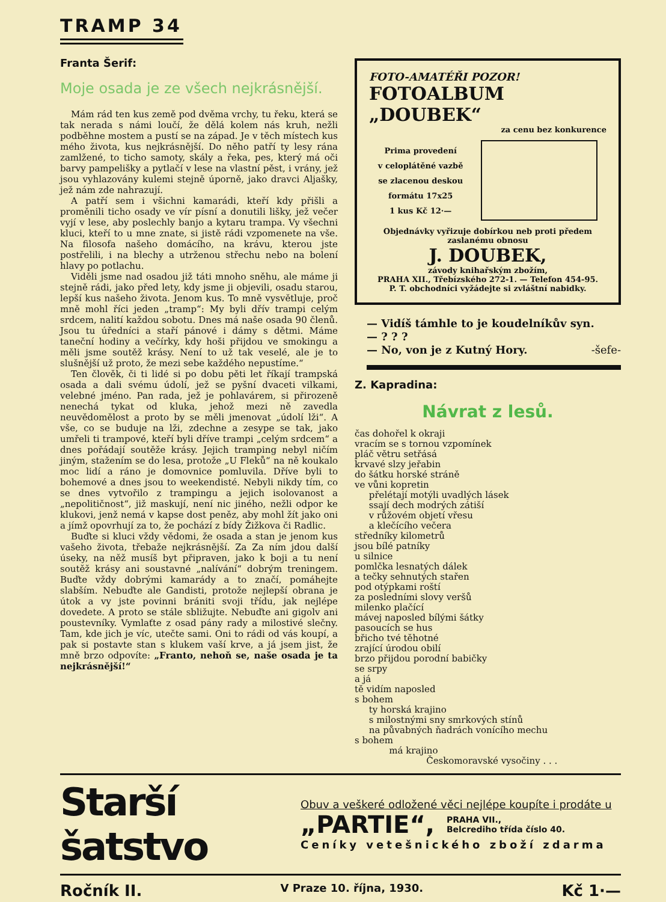TRAMP 34
Franta Šerif:
Moje osada je ze všech nejkrásnější.
Mám rád ten kus země pod dvěma vrchy, tu řeku, která se tak nerada s námi loučí, že dělá kolem nás kruh, nežli podběhne mostem a pustí se na západ. Je v těch místech kus mého života, kus nejkrásnější. Do něho patří ty lesy rána zamlžené, to ticho samoty, skály a řeka, pes, který má oči barvy pampelišky a pytlačí v lese na vlastní pěst, i vrány, jež jsou vyhlazovány kulemi stejně úporně, jako dravci Aljašky, jež nám zde nahrazují.
A patří sem i všichni kamarádi, kteří kdy přišli a proměnili ticho osady ve vír písní a donutili lišky, jež večer vyjí v lese, aby poslechly banjo a kytaru trampa. Vy všechni kluci, kteří to u mne znate, si jistě rádi vzpomenete na vše. Na filosofa našeho domácího, na krávu, kterou jste postřelili, i na blechy a utrženou střechu nebo na bolení hlavy po potlachu.
Viděli jsme nad osadou již táti mnoho sněhu, ale máme ji stejně rádi, jako před lety, kdy jsme ji objevili, osadu starou, lepší kus našeho života. Jenom kus. To mně vysvětluje, proč mně mohl říci jeden „tramp“: My byli dřív trampi celým srdcem, nalití každou sobotu. Dnes má naše osada 90 členů. Jsou tu úředníci a staří pánové i dámy s dětmi. Máme taneční hodiny a večírky, kdy hoši přijdou ve smokingu a měli jsme soutěž krásy. Není to už tak veselé, ale je to slušnější už proto, že mezi sebe každého nepustíme.“
Ten člověk, či ti lidé si po dobu pěti let říkají trampská osada a dali svému údolí, jež se pyšní dvaceti vilkami, velebné jméno. Pan rada, jež je pohlavárem, si přirozeně nenechá tykat od kluka, jehož mezi ně zavedla neuvědomělost a proto by se měli jmenovat „údolí lži“. A vše, co se buduje na lži, zdechne a zesype se tak, jako umřeli ti trampové, kteří byli dříve trampi „celým srdcem“ a dnes pořádají soutěže krásy. Jejich tramping nebyl ničím jiným, stažením se do lesa, protože „U Fleků“ na ně koukalo moc lidí a ráno je domovnice pomluvila. Dříve byli to bohemové a dnes jsou to weekendisté. Nebyli nikdy tím, co se dnes vytvořilo z trampingu a jejich isolovanost a „nepolitičnost“, již maskují, není nic jiného, nežli odpor ke klukovi, jenž nemá v kapse dost peněz, aby mohl žít jako oni a jímž opovrhují za to, že pochází z bídy Žižkova či Radlic.
Buďte si kluci vždy vědomi, že osada a stan je jenom kus vašeho života, třebaže nejkrásnější. Za Za ním jdou další úseky, na něž musíš byt připraven, jako k boji a tu není soutěž krásy ani soustavné „nalívání“ dobrým treningem. Buďte vždy dobrými kamarády a to značí, pomáhejte slabším. Nebuďte ale Gandisti, protože nejlepší obrana je útok a vy jste povinni brániti svoji třídu, jak nejlépe dovedete. A proto se stále sbližujte. Nebuďte ani gigolv ani poustevníky. Vymlaťte z osad pány rady a milostivé slečny. Tam, kde jich je víc, utečte sami. Oni to rádi od vás koupí, a pak si postavte stan s klukem vaší krve, a já jsem jist, že mně brzo odpovíte: „Franto, nehoň se, naše osada je ta nejkrásnější!“
FOTO-AMATÉŘI POZOR!
FOTOALBUM „DOUBEK“
za cenu bez konkurence
Prima provedení
v celoplátěné vazbě
se zlacenou deskou
formátu 17x25
1 kus Kč 12·—
Objednávky vyřizuje dobírkou neb proti předem zaslanému obnosu
J. DOUBEK,
závody knihařským zbožím,
PRAHA XII., Třebízského 272-1. — Telefon 454-95.
P. T. obchodníci vyžádejte si zvláštní nabidky.
— Vidíš támhle to je koudelníkův syn.
— ? ? ?
— No, von je z Kutný Hory. -šefe-
Z. Kapradina:
Návrat z lesů.
čas dohořel k okraji vracím se s tornou vzpomínek pláč větru setřásá krvavé slzy jeřabin do šátku horské stráně ve vůni kopretin přelétají motýli uvadlých lásek ssají dech modrých zátiší v růžovém objetí vřesu a klečícího večera středníky kilometrů jsou bílé patníky u silnice pomlčka lesnatých dálek a tečky sehnutých stařen pod otýpkami roští za posledními slovy veršů milenko plačící mávej naposled bílými šátky pasoucích se hus břicho tvé těhotné zrající úrodou obilí brzo přijdou porodní babičky se srpy a já tě vidím naposled s bohem ty horská krajino s milostnými sny smrkových stínů na půvabných ňadrách vonícího mechu s bohem má krajino Českomoravské vysočiny . . .
Starší šatstvo
Obuv a veškeré odložené věci nejlépe koupíte i prodáte u
„PARTIE“, PRAHA VII.,
Belcrediho třída číslo 40.
Ceníky vetešnického zboží zdarma
Ročník II. V Praze 10. října, 1930. Kč 1·—